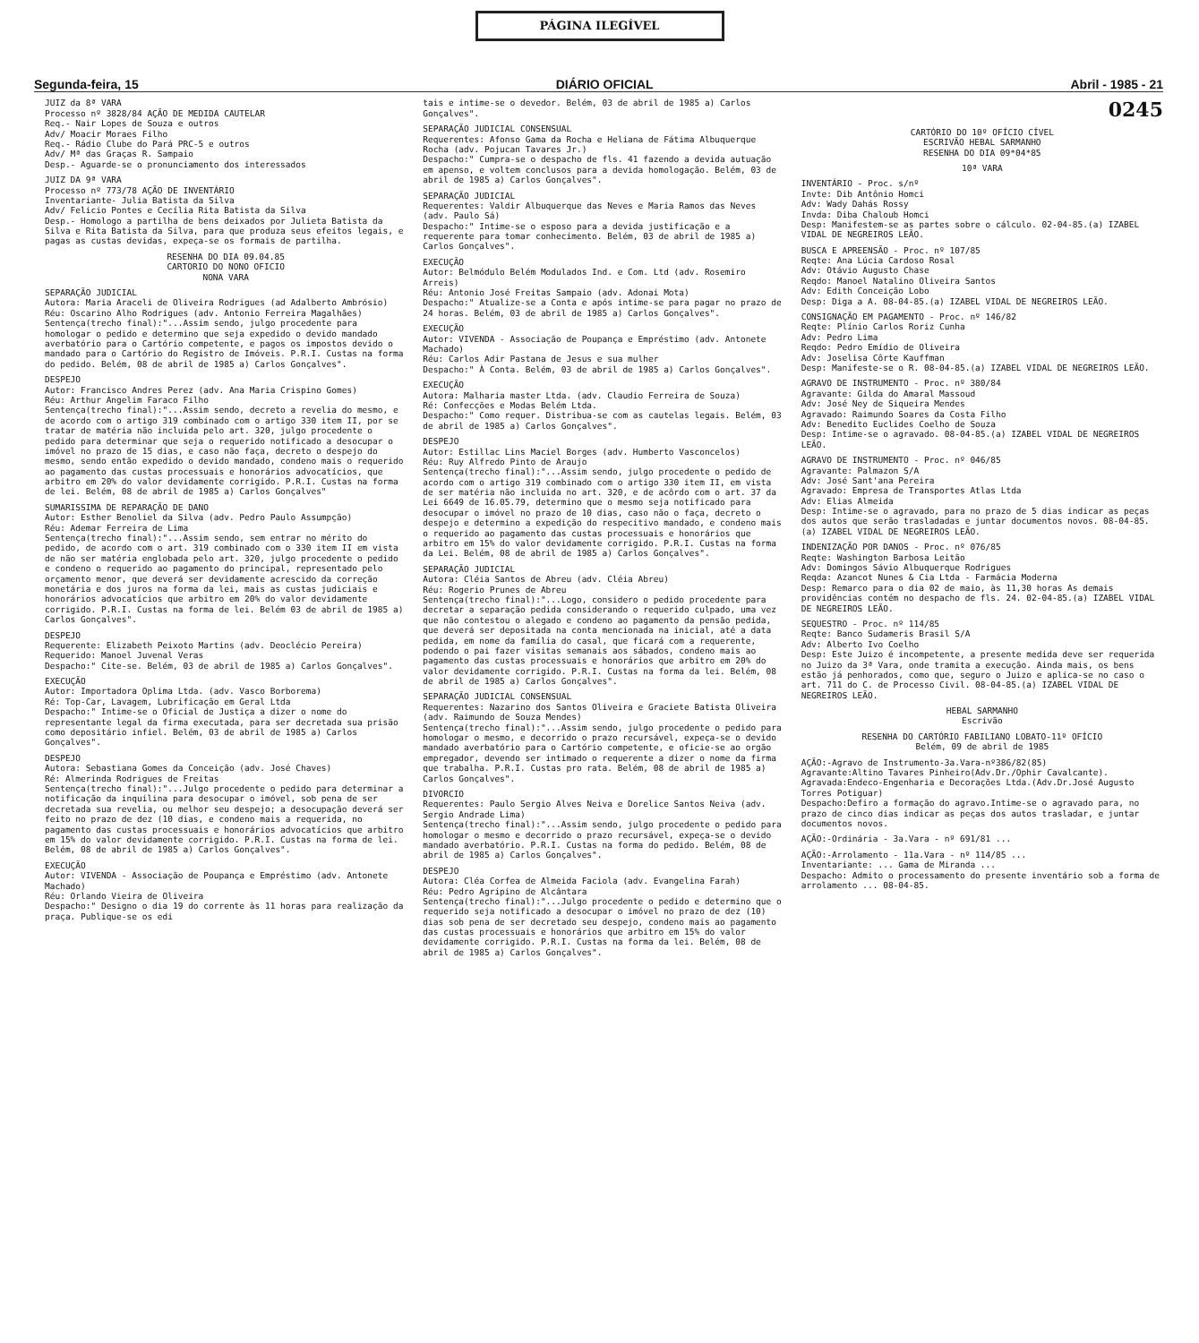PÁGINA ILEGÍVEL
Segunda-feira, 15 DIÁRIO OFICIAL Abril - 1985 - 21
JUIZ da 8ª VARA
Processo nº 3828/84 AÇÃO DE MEDIDA CAUTELAR
Req.- Nair Lopes de Souza e outros
Adv/ Moacir Moraes Filho
Req.- Rádio Clube do Pará PRC-5 e outros
Adv/ Mª das Graças R. Sampaio
Desp.- Aguarde-se o pronunciamento dos interessados
JUIZ DA 9ª VARA
Processo nº 773/78 AÇÃO DE INVENTÁRIO
Inventariante- Julia Batista da Silva
Adv/ Felicio Pontes e Cecília Rita Batista da Silva
Desp.- Homologo a partilha de bens deixados por Julieta Batista da Silva e Rita Batista da Silva, para que produza seus efeitos legais, e pagas as custas devidas, expeça-se os formais de partilha.
RESENHA DO DIA 09.04.85
CARTORIO DO NONO OFICIO
NONA VARA
SEPARAÇÃO JUDICIAL
Autora: Maria Araceli de Oliveira Rodrigues (ad Adalberto Ambrósio)
Réu: Oscarino Alho Rodrigues (adv. Antonio Ferreira Magalhães)
Sentença(trecho final):"...Assim sendo, julgo procedente para homologar o pedido e determino que seja expedido o devido mandado averbatório para o Cartório competente, e pagos os impostos devido o mandado para o Cartório do Registro de Imóveis. P.R.I. Custas na forma do pedido. Belém, 08 de abril de 1985 a) Carlos Gonçalves".
DESPEJO
Autor: Francisco Andres Perez (adv. Ana Maria Crispino Gomes)
Réu: Arthur Angelim Faraco Filho
Sentença(trecho final):"...Assim sendo, decreto a revelia do mesmo, e de acordo com o artigo 319 combinado com o artigo 330 item II, por se tratar de matéria não incluida pelo art. 320, julgo procedente o pedido para determinar que seja o requerido notificado a desocupar o imóvel no prazo de 15 dias, e caso não faça, decreto o despejo do mesmo, sendo então expedido o devido mandado, condeno mais o requerido ao pagamento das custas processuais e honorários advocatícios, que arbitro em 20% do valor devidamente corrigido. P.R.I. Custas na forma de lei. Belém, 08 de abril de 1985 a) Carlos Gonçalves"
SUMARISSIMA DE REPARAÇÃO DE DANO
Autor: Esther Benoliel da Silva (adv. Pedro Paulo Assumpção)
Réu: Ademar Ferreira de Lima
Sentença(trecho final):"...Assim sendo, sem entrar no mérito do pedido, de acordo com o art. 319 combinado com o 330 item II em vista de não ser matéria englobada pelo art. 320, julgo procedente o pedido e condeno o requerido ao pagamento do principal, representado pelo orçamento menor, que deverá ser devidamente acrescido da correção monetária e dos juros na forma da lei, mais as custas judiciais e honorários advocatícios que arbitro em 20% do valor devidamente corrigido. P.R.I. Custas na forma de lei. Belém 03 de abril de 1985 a) Carlos Gonçalves".
DESPEJO
Requerente: Elizabeth Peixoto Martins (adv. Deoclécio Pereira)
Requerido: Manoel Juvenal Veras
Despacho:" Cite-se. Belém, 03 de abril de 1985 a) Carlos Gonçalves".
EXECUÇÃO
Autor: Importadora Oplima Ltda. (adv. Vasco Borborema)
Ré: Top-Car, Lavagem, Lubrificação em Geral Ltda
Despacho:" Intime-se o Oficial de Justiça a dizer o nome do representante legal da firma executada, para ser decretada sua prisão como depositário infiel. Belém, 03 de abril de 1985 a) Carlos Gonçalves".
DESPEJO
Autora: Sebastiana Gomes da Conceição (adv. José Chaves)
Ré: Almerinda Rodrigues de Freitas
Sentença(trecho final):"...Julgo procedente o pedido para determinar a notificação da inquilina para desocupar o imóvel, sob pena de ser decretada sua revelia, ou melhor seu despejo; a desocupação deverá ser feito no prazo de dez (10 dias, e condeno mais a requerida, no pagamento das custas processuais e honorários advocatícios que arbitro em 15% do valor devidamente corrigido. P.R.I. Custas na forma de lei. Belém, 08 de abril de 1985 a) Carlos Gonçalves".
EXECUÇÃO
Autor: VIVENDA - Associação de Poupança e Empréstimo (adv. Antonete Machado)
Réu: Orlando Vieira de Oliveira
Despacho:" Designo o dia 19 do corrente às 11 horas para realização da praça. Publique-se os edi
tais e intime-se o devedor. Belém, 03 de abril de 1985 a) Carlos Gonçalves".
SEPARAÇÃO JUDICIAL CONSENSUAL
Requerentes: Afonso Gama da Rocha e Heliana de Fátima Albuquerque Rocha (adv. Pojucan Tavares Jr.)
Despacho:" Cumpra-se o despacho de fls. 41 fazendo a devida autuação em apenso, e voltem conclusos para a devida homologação. Belém, 03 de abril de 1985 a) Carlos Gonçalves".
SEPARAÇÃO JUDICIAL
Requerentes: Valdir Albuquerque das Neves e Maria Ramos das Neves (adv. Paulo Sá)
Despacho:" Intime-se o esposo para a devida justificação e a requerente para tomar conhecimento. Belém, 03 de abril de 1985 a) Carlos Gonçalves".
EXECUÇÃO
Autor: Belmódulo Belém Modulados Ind. e Com. Ltd (adv. Rosemiro Arreis)
Réu: Antonio José Freitas Sampaio (adv. Adonai Mota)
Despacho:" Atualize-se a Conta e após intime-se para pagar no prazo de 24 horas. Belém, 03 de abril de 1985 a) Carlos Gonçalves".
EXECUÇÃO
Autor: VIVENDA - Associação de Poupança e Empréstimo (adv. Antonete Machado)
Réu: Carlos Adir Pastana de Jesus e sua mulher
Despacho:" À Conta. Belém, 03 de abril de 1985 a) Carlos Gonçalves".
EXECUÇÃO
Autora: Malharia master Ltda. (adv. Claudio Ferreira de Souza)
Ré: Confecções e Modas Belém Ltda.
Despacho:" Como requer. Distribua-se com as cautelas legais. Belém, 03 de abril de 1985 a) Carlos Gonçalves".
DESPEJO
Autor: Estillac Lins Maciel Borges (adv. Humberto Vasconcelos)
Réu: Ruy Alfredo Pinto de Araujo
Sentença(trecho final):"...Assim sendo, julgo procedente o pedido de acordo com o artigo 319 combinado com o artigo 330 item II, em vista de ser matéria não incluida no art. 320, e de acôrdo com o art. 37 da Lei 6649 de 16.05.79, determino que o mesmo seja notificado para desocupar o imóvel no prazo de 10 dias, caso não o faça, decreto o despejo e determino a expedição do respecitivo mandado, e condeno mais o requerido ao pagamento das custas processuais e honorários que arbitro em 15% do valor devidamente corrigido. P.R.I. Custas na forma da Lei. Belém, 08 de abril de 1985 a) Carlos Gonçalves".
SEPARAÇÃO JUDICIAL
Autora: Cléia Santos de Abreu (adv. Cléia Abreu)
Réu: Rogerio Prunes de Abreu
Sentença(trecho final):"...Logo, considero o pedido procedente para decretar a separação pedida considerando o requerido culpado, uma vez que não contestou o alegado e condeno ao pagamento da pensão pedida, que deverá ser depositada na conta mencionada na inicial, até a data pedida, em nome da família do casal, que ficará com a requerente, podendo o pai fazer visitas semanais aos sábados, condeno mais ao pagamento das custas processuais e honorários que arbitro em 20% do valor devidamente corrigido. P.R.I. Custas na forma da lei. Belém, 08 de abril de 1985 a) Carlos Gonçalves".
SEPARAÇÃO JUDICIAL CONSENSUAL
Requerentes: Nazarino dos Santos Oliveira e Graciete Batista Oliveira (adv. Raimundo de Souza Mendes)
Sentença(trecho final):"...Assim sendo, julgo procedente o pedido para homologar o mesmo, e decorrido o prazo recursável, expeça-se o devido mandado averbatório para o Cartório competente, e oficie-se ao orgão empregador, devendo ser intimado o requerente a dizer o nome da firma que trabalha. P.R.I. Custas pro rata. Belém, 08 de abril de 1985 a) Carlos Gonçalves".
DIVORCIO
Requerentes: Paulo Sergio Alves Neiva e Dorelice Santos Neiva (adv. Sergio Andrade Lima)
Sentença(trecho final):"...Assim sendo, julgo procedente o pedido para homologar o mesmo e decorrido o prazo recursável, expeça-se o devido mandado averbatório. P.R.I. Custas na forma do pedido. Belém, 08 de abril de 1985 a) Carlos Gonçalves".
DESPEJO
Autora: Cléa Corfea de Almeida Faciola (adv. Evangelina Farah)
Réu: Pedro Agripino de Alcântara
Sentença(trecho final):"...Julgo procedente o pedido e determino que o requerido seja notificado a desocupar o imóvel no prazo de dez (10) dias sob pena de ser decretado seu despejo, condeno mais ao pagamento das custas processuais e honorários que arbitro em 15% do valor devidamente corrigido. P.R.I. Custas na forma da lei. Belém, 08 de abril de 1985 a) Carlos Gonçalves".
0245
CARTÓRIO DO 10º OFÍCIO CÍVEL
ESCRIVÃO HEBAL SARMANHO
RESENHA DO DIA 09*04*85
10ª VARA
INVENTÁRIO - Proc. s/nº
Invte: Dib Antônio Homci
Adv: Wady Dahás Rossy
Invda: Diba Chaloub Homci
Desp: Manifestem-se as partes sobre o cálculo. 02-04-85.(a) IZABEL VIDAL DE NEGREIROS LEÃO.
BUSCA E APREENSÃO - Proc. nº 107/85
Reqte: Ana Lúcia Cardoso Rosal
Adv: Otávio Augusto Chase
Reqdo: Manoel Natalino Oliveira Santos
Adv: Edith Conceição Lobo
Desp: Diga a A. 08-04-85.(a) IZABEL VIDAL DE NEGREIROS LEÃO.
CONSIGNAÇÃO EM PAGAMENTO - Proc. nº 146/82
Reqte: Plínio Carlos Roriz Cunha
Adv: Pedro Lima
Reqdo: Pedro Emídio de Oliveira
Adv: Joselisa Côrte Kauffman
Desp: Manifeste-se o R. 08-04-85.(a) IZABEL VIDAL DE NEGREIROS LEÃO.
AGRAVO DE INSTRUMENTO - Proc. nº 380/84
Agravante: Gilda do Amaral Massoud
Adv: José Ney de Siqueira Mendes
Agravado: Raimundo Soares da Costa Filho
Adv: Benedito Euclides Coelho de Souza
Desp: Intime-se o agravado. 08-04-85.(a) IZABEL VIDAL DE NEGREIROS LEÃO.
AGRAVO DE INSTRUMENTO - Proc. nº 046/85
Agravante: Palmazon S/A
Adv: José Sant'ana Pereira
Agravado: Empresa de Transportes Atlas Ltda
Adv: Elias Almeida
Desp: Intime-se o agravado, para no prazo de 5 dias indicar as peças dos autos que serão trasladadas e juntar documentos novos. 08-04-85.(a) IZABEL VIDAL DE NEGREIROS LEÃO.
INDENIZAÇÃO POR DANOS - Proc. nº 076/85
Reqte: Washington Barbosa Leitão
Adv: Domingos Sávio Albuquerque Rodrigues
Reqda: Azancot Nunes & Cia Ltda - Farmácia Moderna
Desp: Remarco para o dia 02 de maio, às 11,30 horas As demais providências contém no despacho de fls. 24. 02-04-85.(a) IZABEL VIDAL DE NEGREIROS LEÃO.
SEQUESTRO - Proc. nº 114/85
Reqte: Banco Sudameris Brasil S/A
Adv: Alberto Ivo Coelho
Desp: Este Juizo é incompetente, a presente medida deve ser requerida no Juizo da 3ª Vara, onde tramita a execução. Ainda mais, os bens estão já penhorados, como que, seguro o Juizo e aplica-se no caso o art. 711 do C. de Processo Civil. 08-04-85.(a) IZABEL VIDAL DE NEGREIROS LEÃO.
HEBAL SARMANHO
Escrivão
RESENHA DO CARTÓRIO FABILIANO LOBATO-11º OFÍCIO
Belém, 09 de abril de 1985
AÇÃO:-Agravo de Instrumento-3a.Vara-nº386/82(85)
Agravante:Altino Tavares Pinheiro(Adv.Dr./Ophir Cavalcante).
Agravada:Endeco-Engenharia e Decorações Ltda.(Adv.Dr.José Augusto Torres Potiguar)
Despacho:Defiro a formação do agravo.Intime-se o agravado para, no prazo de cinco dias indicar as peças dos autos trasladar, e juntar documentos novos.
AÇÃO:-Ordinária - 3a.Vara - nº 691/81 ...
AÇÃO:-Arrolamento - 11a.Vara - nº 114/85 ...
Inventariante: ... Gama de Miranda ...
Despacho: Admito o processamento do presente inventário sob a forma de arrolamento ... 08-04-85.